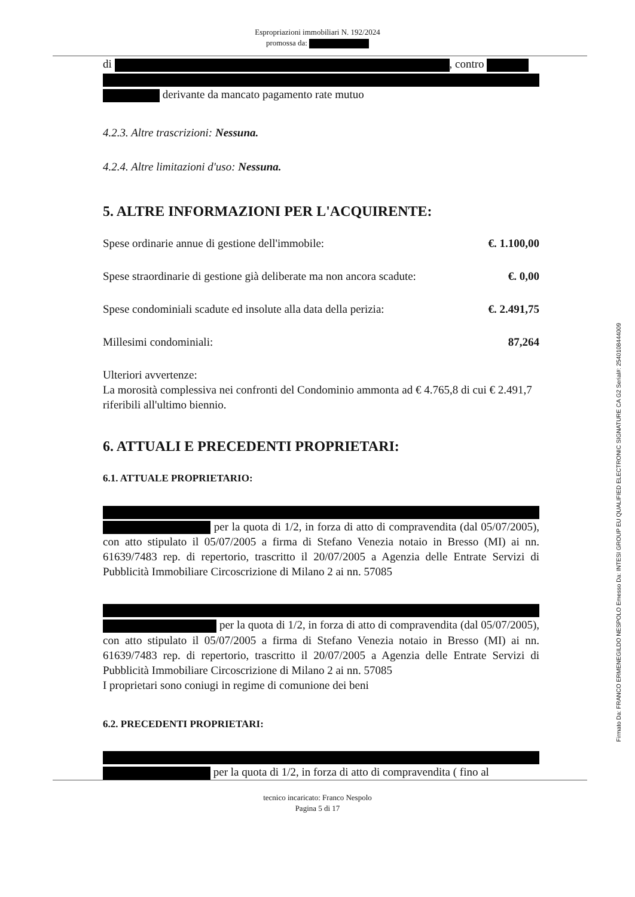Espropriazioni immobiliari N. 192/2024
promossa da:
di , contro
derivante da mancato pagamento rate mutuo
4.2.3. Altre trascrizioni: Nessuna.
4.2.4. Altre limitazioni d'uso: Nessuna.
5. ALTRE INFORMAZIONI PER L'ACQUIRENTE:
Spese ordinarie annue di gestione dell'immobile: €. 1.100,00
Spese straordinarie di gestione già deliberate ma non ancora scadute: €. 0,00
Spese condominiali scadute ed insolute alla data della perizia: €. 2.491,75
Millesimi condominiali: 87,264
Ulteriori avvertenze:
La morosità complessiva nei confronti del Condominio ammonta ad € 4.765,8 di cui € 2.491,7 riferibili all'ultimo biennio.
6. ATTUALI E PRECEDENTI PROPRIETARI:
6.1. ATTUALE PROPRIETARIO:
per la quota di 1/2, in forza di atto di compravendita (dal 05/07/2005), con atto stipulato il 05/07/2005 a firma di Stefano Venezia notaio in Bresso (MI) ai nn. 61639/7483 rep. di repertorio, trascritto il 20/07/2005 a Agenzia delle Entrate Servizi di Pubblicità Immobiliare Circoscrizione di Milano 2 ai nn. 57085
per la quota di 1/2, in forza di atto di compravendita (dal 05/07/2005), con atto stipulato il 05/07/2005 a firma di Stefano Venezia notaio in Bresso (MI) ai nn. 61639/7483 rep. di repertorio, trascritto il 20/07/2005 a Agenzia delle Entrate Servizi di Pubblicità Immobiliare Circoscrizione di Milano 2 ai nn. 57085
I proprietari sono coniugi in regime di comunione dei beni
6.2. PRECEDENTI PROPRIETARI:
per la quota di 1/2, in forza di atto di compravendita ( fino al
tecnico incaricato: Franco Nespolo
Pagina 5 di 17
Firmato Da: FRANCO ERMENEGILDO NESPOLO Emesso Da: INTESI GROUP EU QUALIFIED ELECTRONIC SIGNATURE CA G2 Serial#: 2540108444009